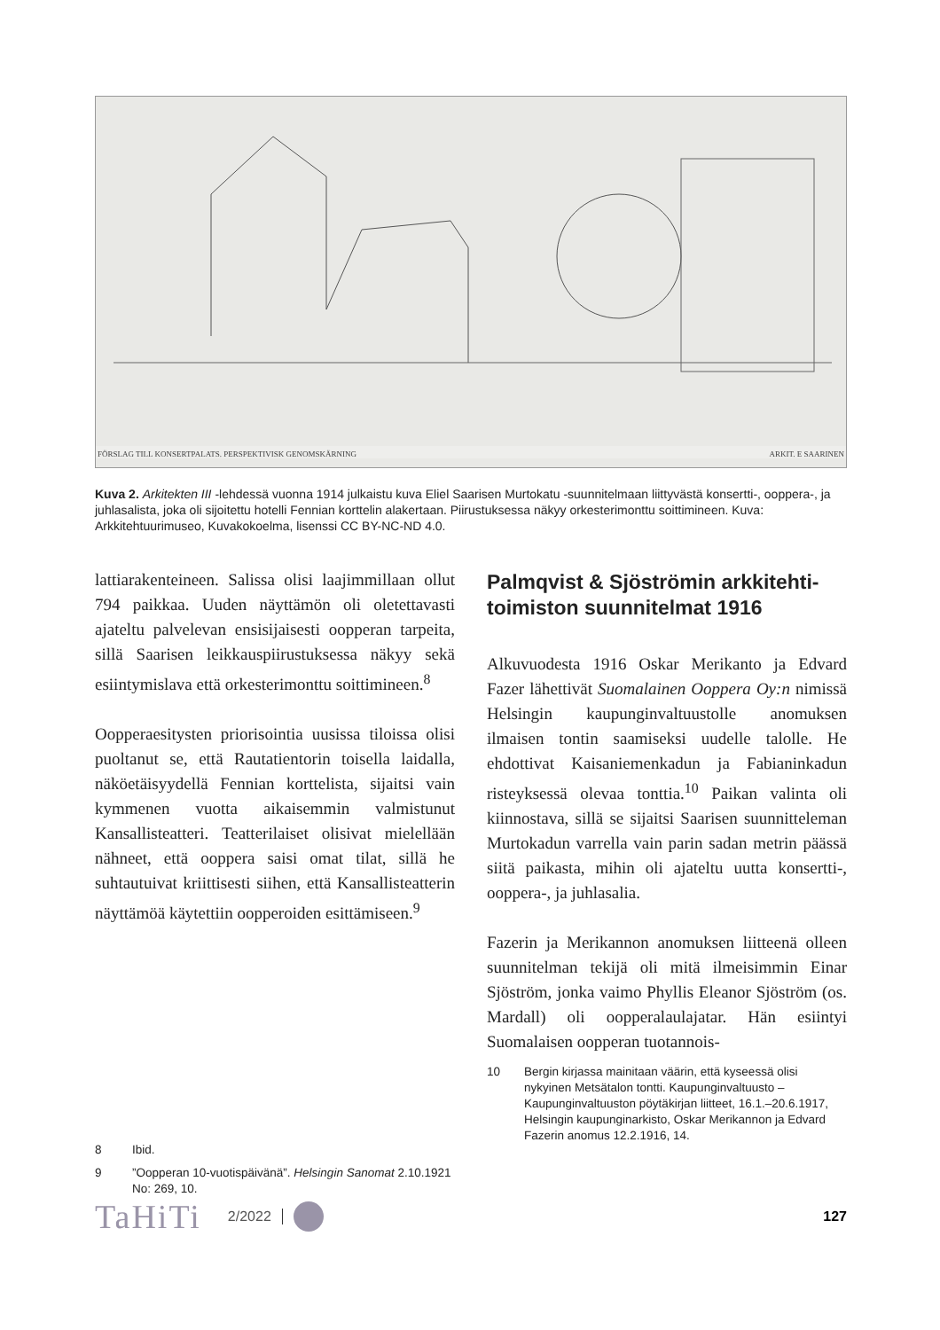FÖRSLAG TILL KONSERTPALATS. PERSPEKTIVISK GENOMSKÄRNING ARKIT. E SAARINEN
Kuva 2. Arkitekten III -lehdessä vuonna 1914 julkaistu kuva Eliel Saarisen Murtokatu -suunnitelmaan liittyvästä konsertti-, ooppera-, ja juhlasalista, joka oli sijoitettu hotelli Fennian korttelin alakertaan. Piirustuksessa näkyy orkesterimonttu soittimineen. Kuva: Arkkitehtuurimuseo, Kuvakokoelma, lisenssi CC BY-NC-ND 4.0.
lattiarakenteineen. Salissa olisi laajimmillaan ollut 794 paikkaa. Uuden näyttämön oli oletettavasti ajateltu palvelevan ensisijaisesti oopperan tarpeita, sillä Saarisen leikkauspiirustuksessa näkyy sekä esiintymislava että orkesterimonttu soittimineen.<sup>8</sup>
Oopperaesitysten priorisointia uusissa tiloissa olisi puoltanut se, että Rautatientorin toisella laidalla, näköetäisyydellä Fennian korttelista, sijaitsi vain kymmenen vuotta aikaisemmin valmistunut Kansallisteatteri. Teatterilaiset olisivat mielellään nähneet, että ooppera saisi omat tilat, sillä he suhtautuivat kriittisesti siihen, että Kansallisteatterin näyttämöä käytettiin oopperoiden esittämiseen.<sup>9</sup>
Palmqvist & Sjöströmin arkkitehti­toimiston suunnitelmat 1916
Alkuvuodesta 1916 Oskar Merikanto ja Edvard Fazer lähettivät Suomalainen Ooppera Oy:n nimissä Helsingin kaupunginvaltuustolle anomuksen ilmaisen tontin saamiseksi uudelle talolle. He ehdottivat Kaisaniemenkadun ja Fabianinkadun risteyksessä olevaa tonttia.<sup>10</sup> Paikan valinta oli kiinnostava, sillä se sijaitsi Saarisen suunnitteleman Murtokadun varrella vain parin sadan metrin päässä siitä paikasta, mihin oli ajateltu uutta konsertti-, ooppera-, ja juhlasalia.
Fazerin ja Merikannon anomuksen liitteenä olleen suunnitelman tekijä oli mitä ilmeisimmin Einar Sjöström, jonka vaimo Phyllis Eleanor Sjöström (os. Mardall) oli oopperalaulajatar. Hän esiintyi Suomalaisen oopperan tuotannois-
8 Ibid.
9”Oopperan 10-vuotispäivänä”. Helsingin Sanomat 2.10.1921 No: 269, 10.
10 Bergin kirjassa mainitaan väärin, että kyseessä olisi nykyinen Metsätalon tontti. Kaupunginvaltuusto – Kaupunginvaltuuston pöytäkirjan liitteet, 16.1.–20.6.1917, Helsingin kaupunginarkisto, Oskar Merikannon ja Edvard Fazerin anomus 12.2.1916, 14.
TaHiTi 2/2022 127